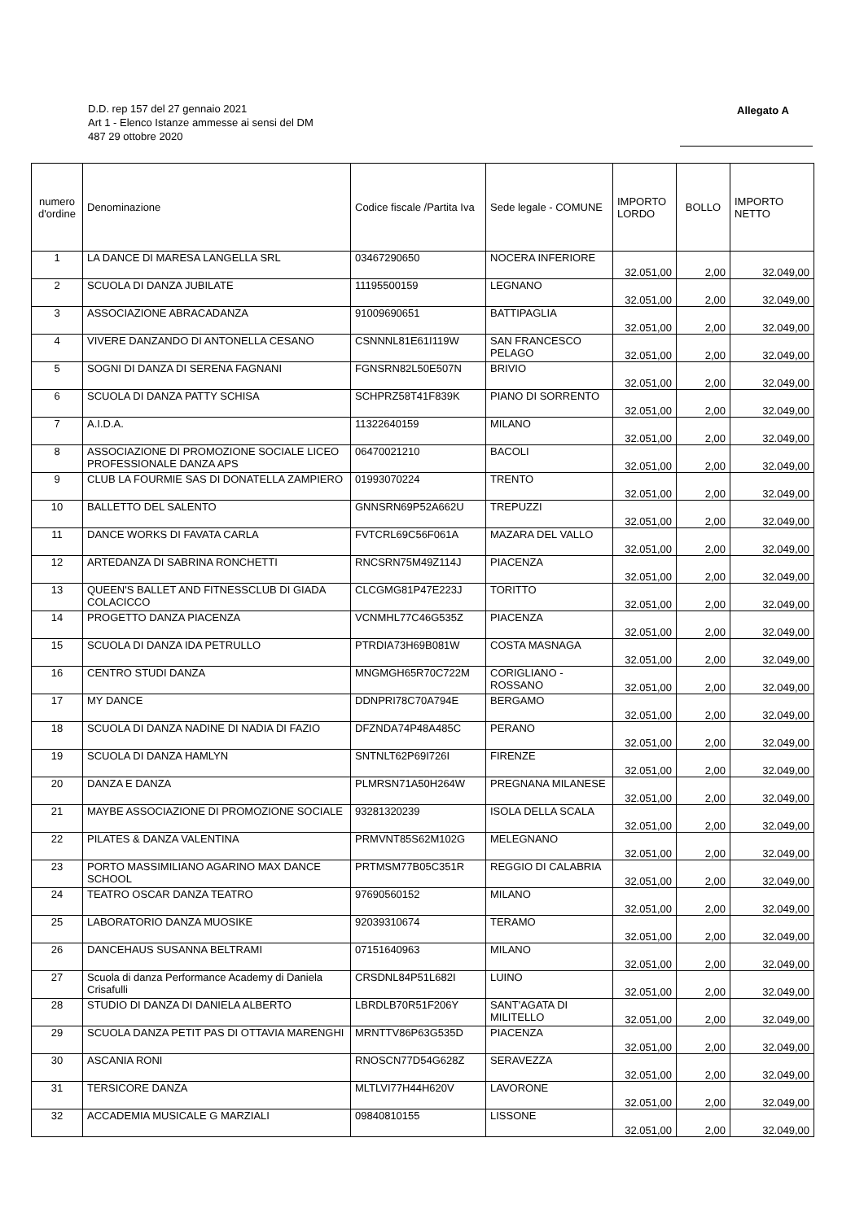D.D. rep 157 del 27 gennaio 2021
Art 1 - Elenco Istanze ammesse ai sensi del DM
487 29 ottobre 2020
Allegato A
| numero d'ordine | Denominazione | Codice fiscale /Partita Iva | Sede legale - COMUNE | IMPORTO LORDO | BOLLO | IMPORTO NETTO |
| --- | --- | --- | --- | --- | --- | --- |
| 1 | LA DANCE DI MARESA LANGELLA SRL | 03467290650 | NOCERA INFERIORE | 32.051,00 | 2,00 | 32.049,00 |
| 2 | SCUOLA DI DANZA JUBILATE | 11195500159 | LEGNANO | 32.051,00 | 2,00 | 32.049,00 |
| 3 | ASSOCIAZIONE ABRACADANZA | 91009690651 | BATTIPAGLIA | 32.051,00 | 2,00 | 32.049,00 |
| 4 | VIVERE DANZANDO DI ANTONELLA CESANO | CSNNNL81E61I119W | SAN FRANCESCO PELAGO | 32.051,00 | 2,00 | 32.049,00 |
| 5 | SOGNI DI DANZA DI SERENA FAGNANI | FGNSRN82L50E507N | BRIVIO | 32.051,00 | 2,00 | 32.049,00 |
| 6 | SCUOLA DI DANZA PATTY SCHISA | SCHPRZ58T41F839K | PIANO DI SORRENTO | 32.051,00 | 2,00 | 32.049,00 |
| 7 | A.I.D.A. | 11322640159 | MILANO | 32.051,00 | 2,00 | 32.049,00 |
| 8 | ASSOCIAZIONE DI PROMOZIONE SOCIALE LICEO PROFESSIONALE DANZA APS | 06470021210 | BACOLI | 32.051,00 | 2,00 | 32.049,00 |
| 9 | CLUB LA FOURMIE SAS DI DONATELLA ZAMPIERO | 01993070224 | TRENTO | 32.051,00 | 2,00 | 32.049,00 |
| 10 | BALLETTO DEL SALENTO | GNNSRN69P52A662U | TREPUZZI | 32.051,00 | 2,00 | 32.049,00 |
| 11 | DANCE WORKS DI FAVATA CARLA | FVTCRL69C56F061A | MAZARA DEL VALLO | 32.051,00 | 2,00 | 32.049,00 |
| 12 | ARTEDANZA DI SABRINA RONCHETTI | RNCSRN75M49Z114J | PIACENZA | 32.051,00 | 2,00 | 32.049,00 |
| 13 | QUEEN'S BALLET AND FITNESSCLUB DI GIADA COLACICCO | CLCGMG81P47E223J | TORITTO | 32.051,00 | 2,00 | 32.049,00 |
| 14 | PROGETTO DANZA PIACENZA | VCNMHL77C46G535Z | PIACENZA | 32.051,00 | 2,00 | 32.049,00 |
| 15 | SCUOLA DI DANZA IDA PETRULLO | PTRDIA73H69B081W | COSTA MASNAGA | 32.051,00 | 2,00 | 32.049,00 |
| 16 | CENTRO STUDI DANZA | MNGMGH65R70C722M | CORIGLIANO - ROSSANO | 32.051,00 | 2,00 | 32.049,00 |
| 17 | MY DANCE | DDNPRI78C70A794E | BERGAMO | 32.051,00 | 2,00 | 32.049,00 |
| 18 | SCUOLA DI DANZA NADINE DI NADIA DI FAZIO | DFZNDA74P48A485C | PERANO | 32.051,00 | 2,00 | 32.049,00 |
| 19 | SCUOLA DI DANZA HAMLYN | SNTNLT62P69I726I | FIRENZE | 32.051,00 | 2,00 | 32.049,00 |
| 20 | DANZA E DANZA | PLMRSN71A50H264W | PREGNANA MILANESE | 32.051,00 | 2,00 | 32.049,00 |
| 21 | MAYBE ASSOCIAZIONE DI PROMOZIONE SOCIALE | 93281320239 | ISOLA DELLA SCALA | 32.051,00 | 2,00 | 32.049,00 |
| 22 | PILATES & DANZA VALENTINA | PRMVNT85S62M102G | MELEGNANO | 32.051,00 | 2,00 | 32.049,00 |
| 23 | PORTO MASSIMILIANO AGARINO MAX DANCE SCHOOL | PRTMSM77B05C351R | REGGIO DI CALABRIA | 32.051,00 | 2,00 | 32.049,00 |
| 24 | TEATRO OSCAR DANZA TEATRO | 97690560152 | MILANO | 32.051,00 | 2,00 | 32.049,00 |
| 25 | LABORATORIO DANZA MUOSIKE | 92039310674 | TERAMO | 32.051,00 | 2,00 | 32.049,00 |
| 26 | DANCEHAUS SUSANNA BELTRAMI | 07151640963 | MILANO | 32.051,00 | 2,00 | 32.049,00 |
| 27 | Scuola di danza Performance Academy di Daniela Crisafulli | CRSDNL84P51L682I | LUINO | 32.051,00 | 2,00 | 32.049,00 |
| 28 | STUDIO DI DANZA DI DANIELA ALBERTO | LBRDLB70R51F206Y | SANT'AGATA DI MILITELLO | 32.051,00 | 2,00 | 32.049,00 |
| 29 | SCUOLA DANZA PETIT PAS DI OTTAVIA MARENGHI | MRNTTV86P63G535D | PIACENZA | 32.051,00 | 2,00 | 32.049,00 |
| 30 | ASCANIA RONI | RNOSCN77D54G628Z | SERAVEZZA | 32.051,00 | 2,00 | 32.049,00 |
| 31 | TERSICORE DANZA | MLTLVI77H44H620V | LAVORONE | 32.051,00 | 2,00 | 32.049,00 |
| 32 | ACCADEMIA MUSICALE G MARZIALI | 09840810155 | LISSONE | 32.051,00 | 2,00 | 32.049,00 |